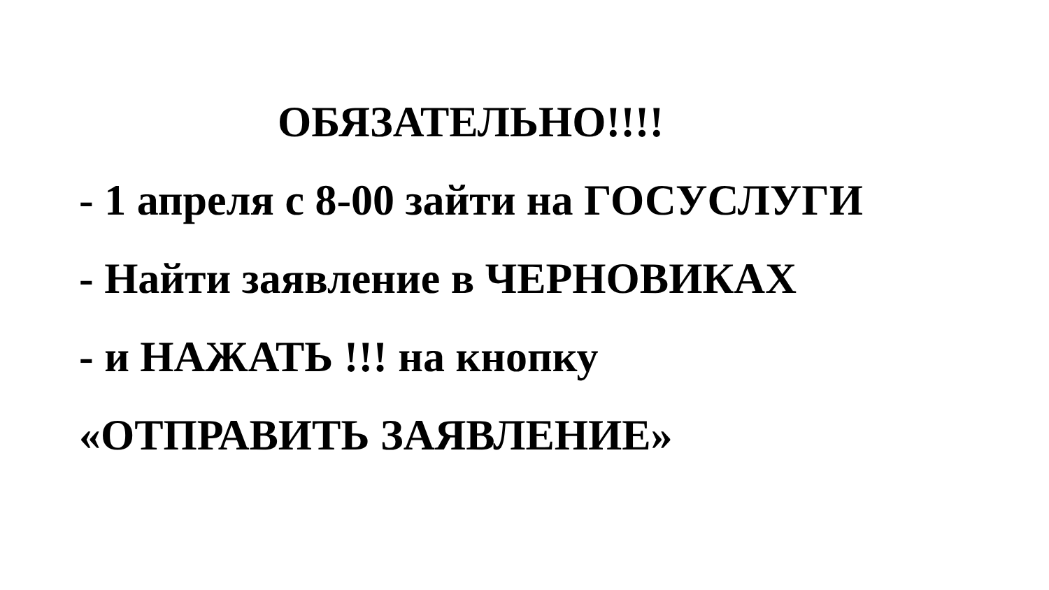ОБЯЗАТЕЛЬНО!!!!
- 1 апреля с 8-00 зайти на ГОСУСЛУГИ
- Найти заявление в ЧЕРНОВИКАХ
- и НАЖАТЬ !!! на кнопку
«ОТПРАВИТЬ ЗАЯВЛЕНИЕ»